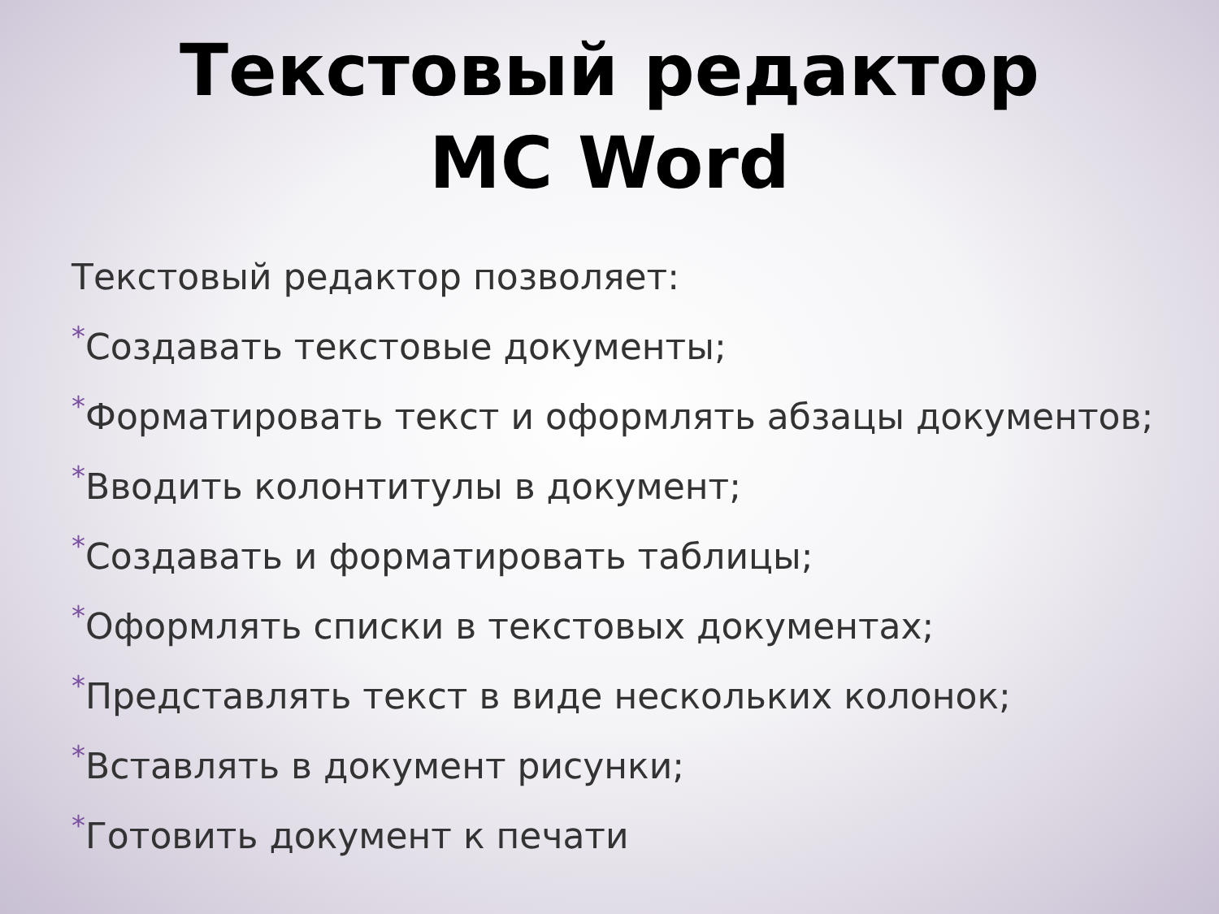Текстовый редактор
MC Word
Текстовый редактор позволяет:
*Создавать текстовые документы;
*Форматировать текст и оформлять абзацы документов;
*Вводить колонтитулы в документ;
*Создавать и форматировать таблицы;
*Оформлять списки в текстовых документах;
*Представлять текст в виде нескольких колонок;
*Вставлять в документ рисунки;
*Готовить документ к печати